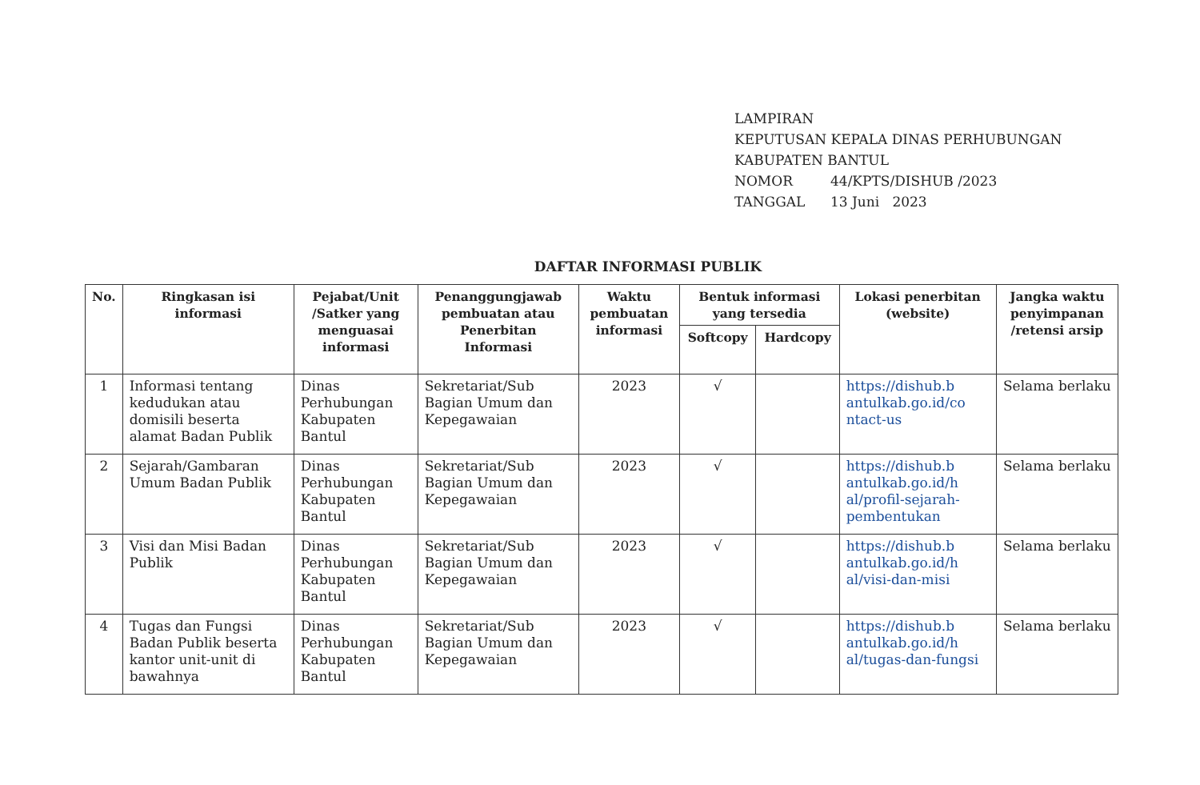LAMPIRAN
KEPUTUSAN KEPALA DINAS PERHUBUNGAN
KABUPATEN BANTUL
NOMOR 44/KPTS/DISHUB /2023
TANGGAL 13 Juni 2023
DAFTAR INFORMASI PUBLIK
| No. | Ringkasan isi informasi | Pejabat/Unit /Satker yang menguasai informasi | Penanggungjawab pembuatan atau Penerbitan Informasi | Waktu pembuatan informasi | Bentuk informasi yang tersedia | | Lokasi penerbitan (website) | Jangka waktu penyimpanan /retensi arsip |
| --- | --- | --- | --- | --- | --- | --- | --- | --- |
| | | | | | Softcopy | Hardcopy | | |
| 1 | Informasi tentang kedudukan atau domisili beserta alamat Badan Publik | Dinas Perhubungan Kabupaten Bantul | Sekretariat/Sub Bagian Umum dan Kepegawaian | 2023 | √ | | https://dishub.b antulkab.go.id/co ntact-us | Selama berlaku |
| 2 | Sejarah/Gambaran Umum Badan Publik | Dinas Perhubungan Kabupaten Bantul | Sekretariat/Sub Bagian Umum dan Kepegawaian | 2023 | √ | | https://dishub.b antulkab.go.id/h al/profil-sejarah-pembentukan | Selama berlaku |
| 3 | Visi dan Misi Badan Publik | Dinas Perhubungan Kabupaten Bantul | Sekretariat/Sub Bagian Umum dan Kepegawaian | 2023 | √ | | https://dishub.b antulkab.go.id/h al/visi-dan-misi | Selama berlaku |
| 4 | Tugas dan Fungsi Badan Publik beserta kantor unit-unit di bawahnya | Dinas Perhubungan Kabupaten Bantul | Sekretariat/Sub Bagian Umum dan Kepegawaian | 2023 | √ | | https://dishub.b antulkab.go.id/h al/tugas-dan-fungsi | Selama berlaku |